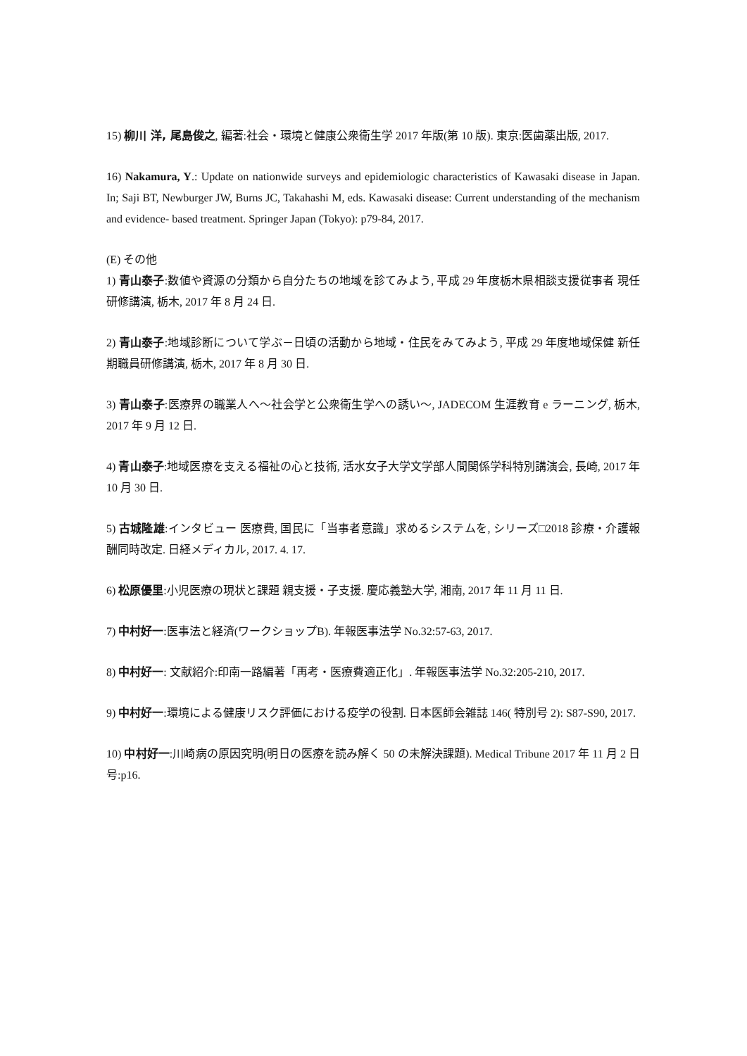15) 柳川 洋, 尾島俊之, 編著:社会・環境と健康公衆衛生学 2017 年版(第 10 版). 東京:医歯薬出版, 2017.
16) Nakamura, Y.: Update on nationwide surveys and epidemiologic characteristics of Kawasaki disease in Japan. In; Saji BT, Newburger JW, Burns JC, Takahashi M, eds. Kawasaki disease: Current understanding of the mechanism and evidence- based treatment. Springer Japan (Tokyo): p79-84, 2017.
(E) その他
1) 青山泰子:数値や資源の分類から自分たちの地域を診てみよう, 平成 29 年度栃木県相談支援従事者 現任研修講演, 栃木, 2017 年 8 月 24 日.
2) 青山泰子:地域診断について学ぶ－日頃の活動から地域・住民をみてみよう, 平成 29 年度地域保健 新任期職員研修講演, 栃木, 2017 年 8 月 30 日.
3) 青山泰子:医療界の職業人へ～社会学と公衆衛生学への誘い～, JADECOM 生涯教育 e ラーニング, 栃木, 2017 年 9 月 12 日.
4) 青山泰子:地域医療を支える福祉の心と技術, 活水女子大学文学部人間関係学科特別講演会, 長崎, 2017 年 10 月 30 日.
5) 古城隆雄:インタビュー 医療費, 国民に「当事者意識」求めるシステムを, シリーズ□2018 診療・介護報酬同時改定. 日経メディカル, 2017. 4. 17.
6) 松原優里:小児医療の現状と課題 親支援・子支援. 慶応義塾大学, 湘南, 2017 年 11 月 11 日.
7) 中村好一:医事法と経済(ワークショップB). 年報医事法学 No.32:57-63, 2017.
8) 中村好一: 文献紹介:印南一路編著「再考・医療費適正化」. 年報医事法学 No.32:205-210, 2017.
9) 中村好一:環境による健康リスク評価における疫学の役割. 日本医師会雑誌 146( 特別号 2): S87-S90, 2017.
10) 中村好一:川崎病の原因究明(明日の医療を読み解く 50 の未解決課題). Medical Tribune 2017 年 11 月 2 日号:p16.